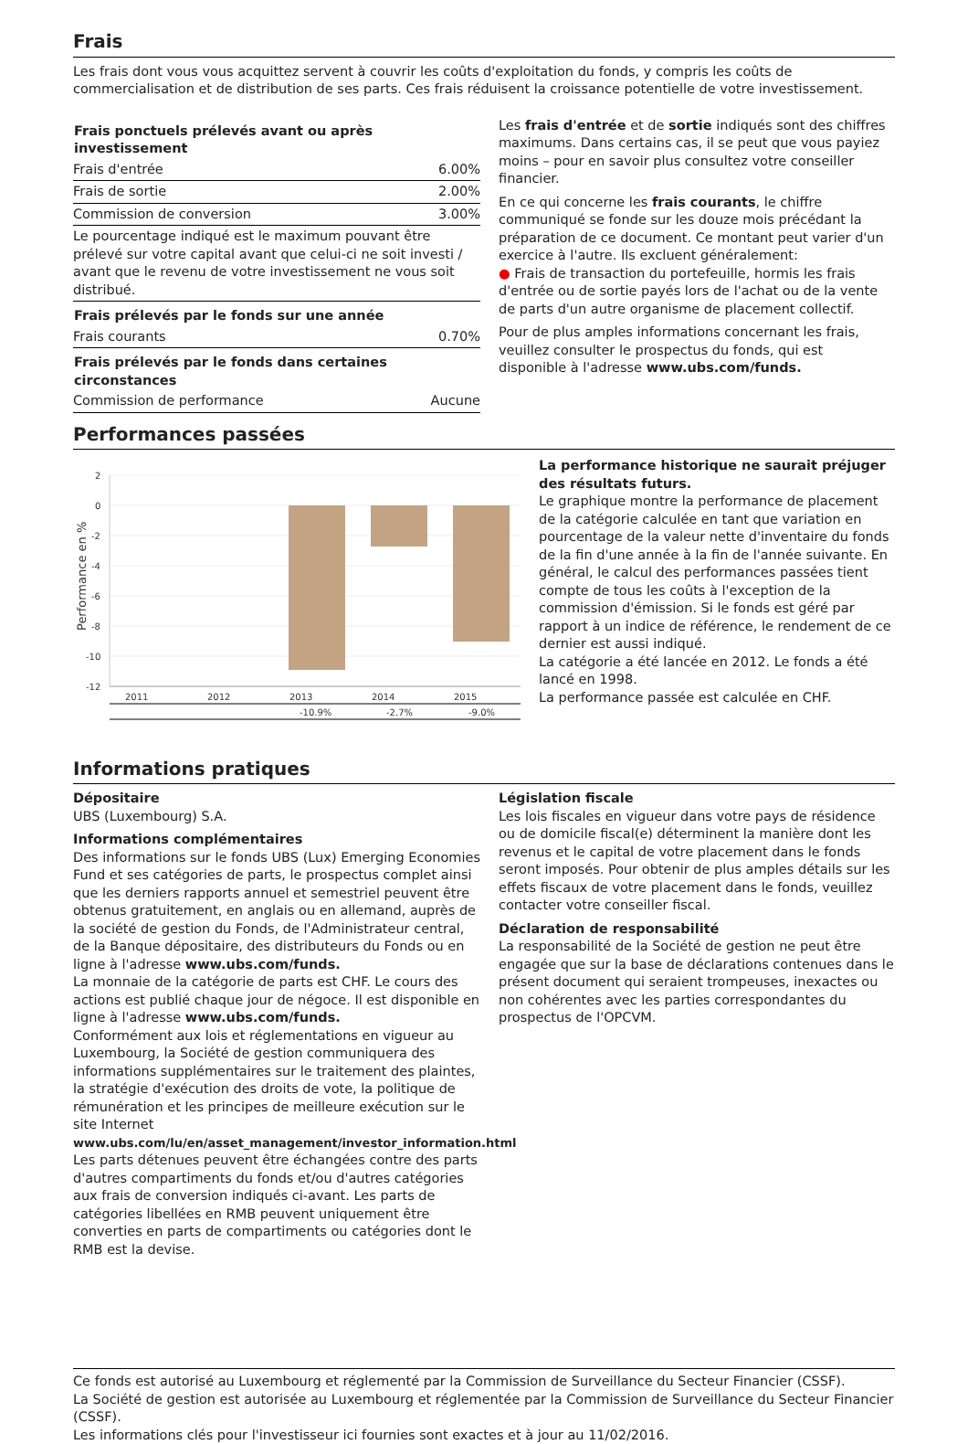Frais
Les frais dont vous vous acquittez servent à couvrir les coûts d'exploitation du fonds, y compris les coûts de commercialisation et de distribution de ses parts. Ces frais réduisent la croissance potentielle de votre investissement.
| Frais ponctuels prélevés avant ou après investissement | |
| --- | --- |
| Frais d'entrée | 6.00% |
| Frais de sortie | 2.00% |
| Commission de conversion | 3.00% |
| Le pourcentage indiqué est le maximum pouvant être prélevé sur votre capital avant que celui-ci ne soit investi / avant que le revenu de votre investissement ne vous soit distribué. | |
| Frais prélevés par le fonds sur une année | |
| Frais courants | 0.70% |
| Frais prélevés par le fonds dans certaines circonstances | |
| Commission de performance | Aucune |
Les frais d'entrée et de sortie indiqués sont des chiffres maximums. Dans certains cas, il se peut que vous payiez moins – pour en savoir plus consultez votre conseiller financier.
En ce qui concerne les frais courants, le chiffre communiqué se fonde sur les douze mois précédant la préparation de ce document. Ce montant peut varier d'un exercice à l'autre. Ils excluent généralement:
● Frais de transaction du portefeuille, hormis les frais d'entrée ou de sortie payés lors de l'achat ou de la vente de parts d'un autre organisme de placement collectif.
Pour de plus amples informations concernant les frais, veuillez consulter le prospectus du fonds, qui est disponible à l'adresse www.ubs.com/funds.
Performances passées
Performance en %
2
0
-2
-4
-6
-8
-10
-12
2011
2012
2013
2014
2015
-10.9%
-2.7%
-9.0%
La performance historique ne saurait préjuger des résultats futurs.
Le graphique montre la performance de placement de la catégorie calculée en tant que variation en pourcentage de la valeur nette d'inventaire du fonds de la fin d'une année à la fin de l'année suivante. En général, le calcul des performances passées tient compte de tous les coûts à l'exception de la commission d'émission. Si le fonds est géré par rapport à un indice de référence, le rendement de ce dernier est aussi indiqué.
La catégorie a été lancée en 2012. Le fonds a été lancé en 1998.
La performance passée est calculée en CHF.
Informations pratiques
Dépositaire
UBS (Luxembourg) S.A.
Informations complémentaires
Des informations sur le fonds UBS (Lux) Emerging Economies Fund et ses catégories de parts, le prospectus complet ainsi que les derniers rapports annuel et semestriel peuvent être obtenus gratuitement, en anglais ou en allemand, auprès de la société de gestion du Fonds, de l'Administrateur central, de la Banque dépositaire, des distributeurs du Fonds ou en ligne à l'adresse www.ubs.com/funds.
La monnaie de la catégorie de parts est CHF. Le cours des actions est publié chaque jour de négoce. Il est disponible en ligne à l'adresse www.ubs.com/funds.
Conformément aux lois et réglementations en vigueur au Luxembourg, la Société de gestion communiquera des informations supplémentaires sur le traitement des plaintes, la stratégie d'exécution des droits de vote, la politique de rémunération et les principes de meilleure exécution sur le site Internet www.ubs.com/lu/en/asset_management/investor_information.html
Les parts détenues peuvent être échangées contre des parts d'autres compartiments du fonds et/ou d'autres catégories aux frais de conversion indiqués ci-avant. Les parts de catégories libellées en RMB peuvent uniquement être converties en parts de compartiments ou catégories dont le RMB est la devise.
Législation fiscale
Les lois fiscales en vigueur dans votre pays de résidence ou de domicile fiscal(e) déterminent la manière dont les revenus et le capital de votre placement dans le fonds seront imposés. Pour obtenir de plus amples détails sur les effets fiscaux de votre placement dans le fonds, veuillez contacter votre conseiller fiscal.
Déclaration de responsabilité
La responsabilité de la Société de gestion ne peut être engagée que sur la base de déclarations contenues dans le présent document qui seraient trompeuses, inexactes ou non cohérentes avec les parties correspondantes du prospectus de l'OPCVM.
Ce fonds est autorisé au Luxembourg et réglementé par la Commission de Surveillance du Secteur Financier (CSSF).
La Société de gestion est autorisée au Luxembourg et réglementée par la Commission de Surveillance du Secteur Financier (CSSF).
Les informations clés pour l'investisseur ici fournies sont exactes et à jour au 11/02/2016.